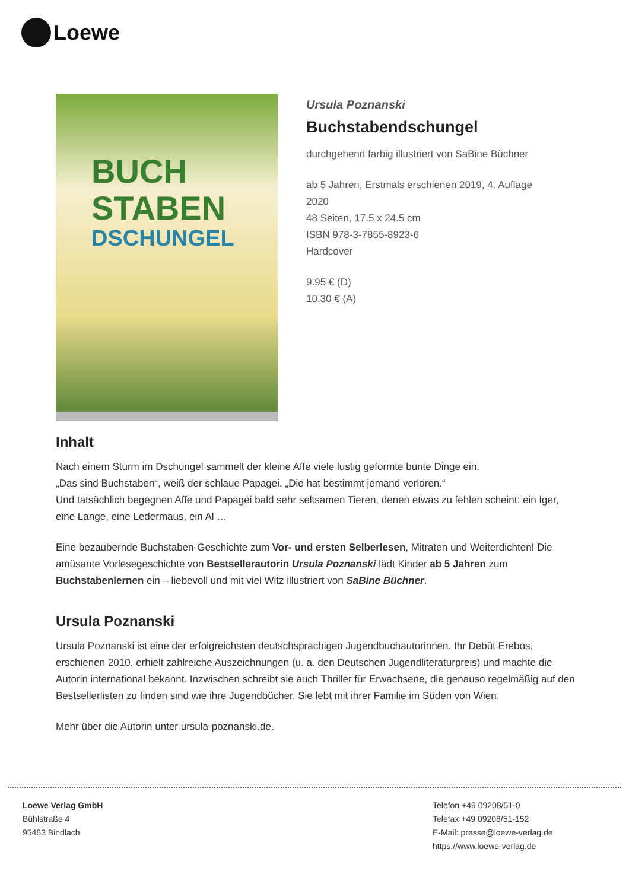Loewe
BUCH
STABEN
DSCHUNGEL
Ursula Poznanski
Buchstabendschungel
durchgehend farbig illustriert von SaBine Büchner
ab 5 Jahren, Erstmals erschienen 2019, 4. Auflage
2020
48 Seiten, 17.5 x 24.5 cm
ISBN 978-3-7855-8923-6
Hardcover
9.95 € (D)
10.30 € (A)
Inhalt
Nach einem Sturm im Dschungel sammelt der kleine Affe viele lustig geformte bunte Dinge ein.
„Das sind Buchstaben“, weiß der schlaue Papagei. „Die hat bestimmt jemand verloren.“
Und tatsächlich begegnen Affe und Papagei bald sehr seltsamen Tieren, denen etwas zu fehlen scheint: ein Iger, eine Lange, eine Ledermaus, ein Al …
Eine bezaubernde Buchstaben-Geschichte zum Vor- und ersten Selberlesen, Mitraten und Weiterdichten! Die amüsante Vorlesegeschichte von Bestsellerautorin Ursula Poznanski lädt Kinder ab 5 Jahren zum Buchstabenlernen ein – liebevoll und mit viel Witz illustriert von SaBine Büchner.
Ursula Poznanski
Ursula Poznanski ist eine der erfolgreichsten deutschsprachigen Jugendbuchautorinnen. Ihr Debüt Erebos, erschienen 2010, erhielt zahlreiche Auszeichnungen (u. a. den Deutschen Jugendliteraturpreis) und machte die Autorin international bekannt. Inzwischen schreibt sie auch Thriller für Erwachsene, die genauso regelmäßig auf den Bestsellerlisten zu finden sind wie ihre Jugendbücher. Sie lebt mit ihrer Familie im Süden von Wien.
Mehr über die Autorin unter ursula-poznanski.de.
Loewe Verlag GmbH
Bühlstraße 4
95463 Bindlach
Telefon +49 09208/51-0
Telefax +49 09208/51-152
E-Mail: presse@loewe-verlag.de
https://www.loewe-verlag.de